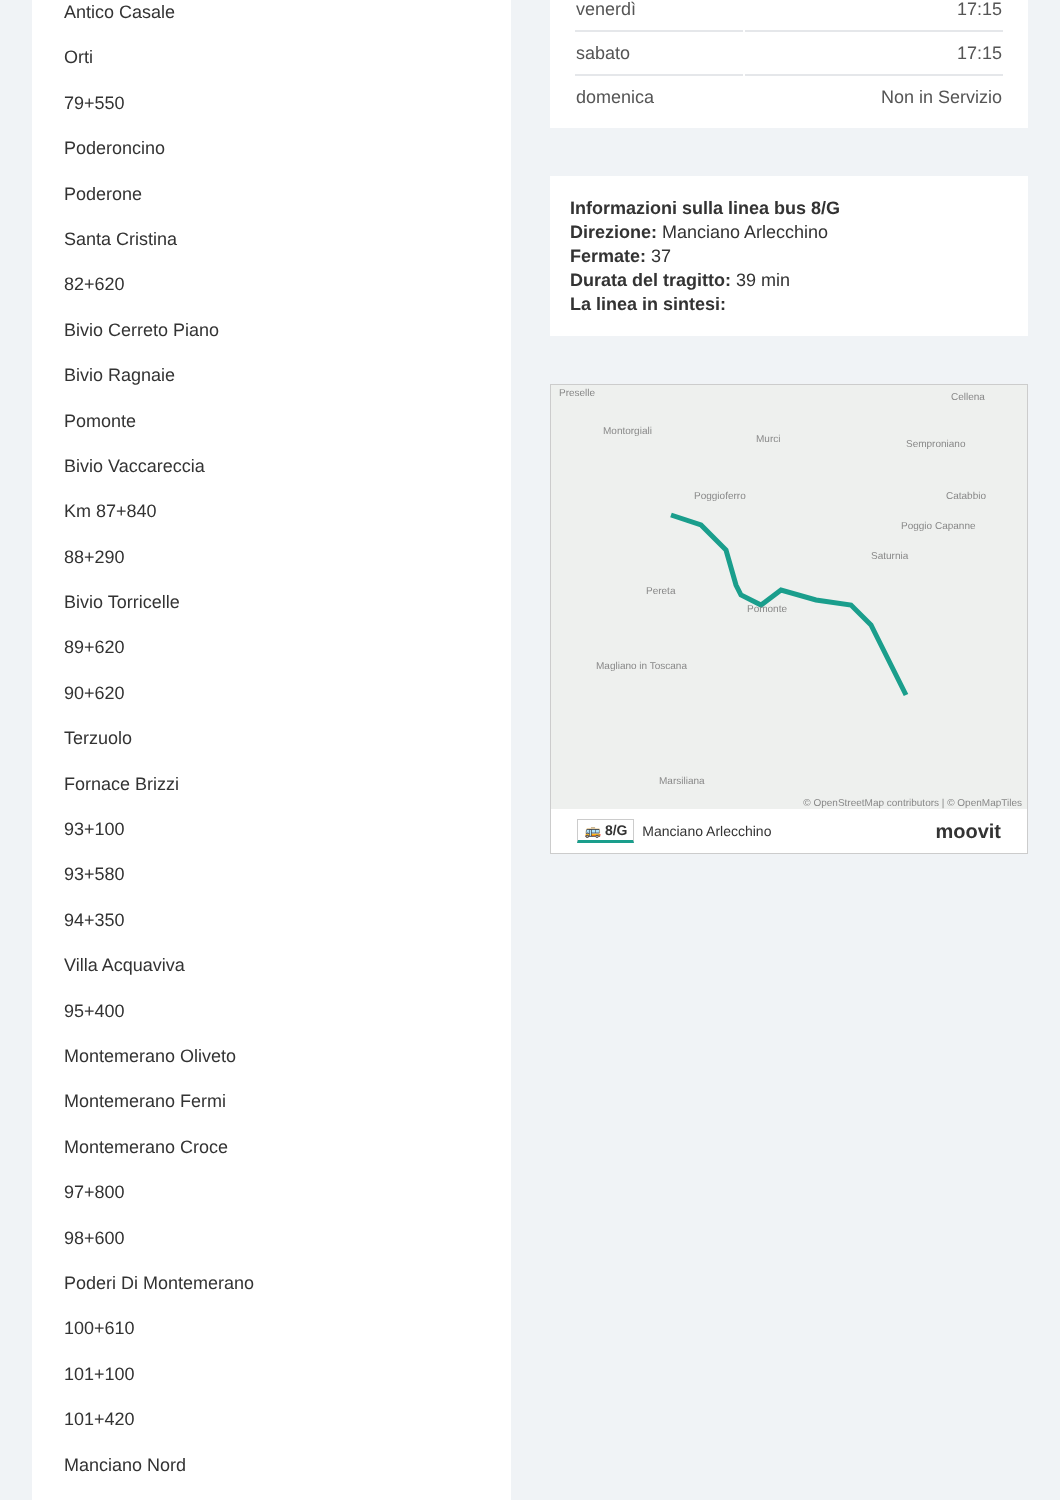Antico Casale
Orti
79+550
Poderoncino
Poderone
Santa Cristina
82+620
Bivio Cerreto Piano
Bivio Ragnaie
Pomonte
Bivio Vaccareccia
Km 87+840
88+290
Bivio Torricelle
89+620
90+620
Terzuolo
Fornace Brizzi
93+100
93+580
94+350
Villa Acquaviva
95+400
Montemerano Oliveto
Montemerano Fermi
Montemerano Croce
97+800
98+600
Poderi Di Montemerano
100+610
101+100
101+420
Manciano Nord
| venerdì | 17:15 |
| sabato | 17:15 |
| domenica | Non in Servizio |
Informazioni sulla linea bus 8/G
Direzione: Manciano Arlecchino
Fermate: 37
Durata del tragitto: 39 min
La linea in sintesi:
Preselle Cellena
Montorgiali
Murci Semproniano
Poggioferro Catabbio
Poggio Capanne
Saturnia
Pereta
Pomonte
Magliano in Toscana
Marsiliana
© OpenStreetMap contributors | © OpenMapTiles
🚌 8/G Manciano Arlecchino moovit